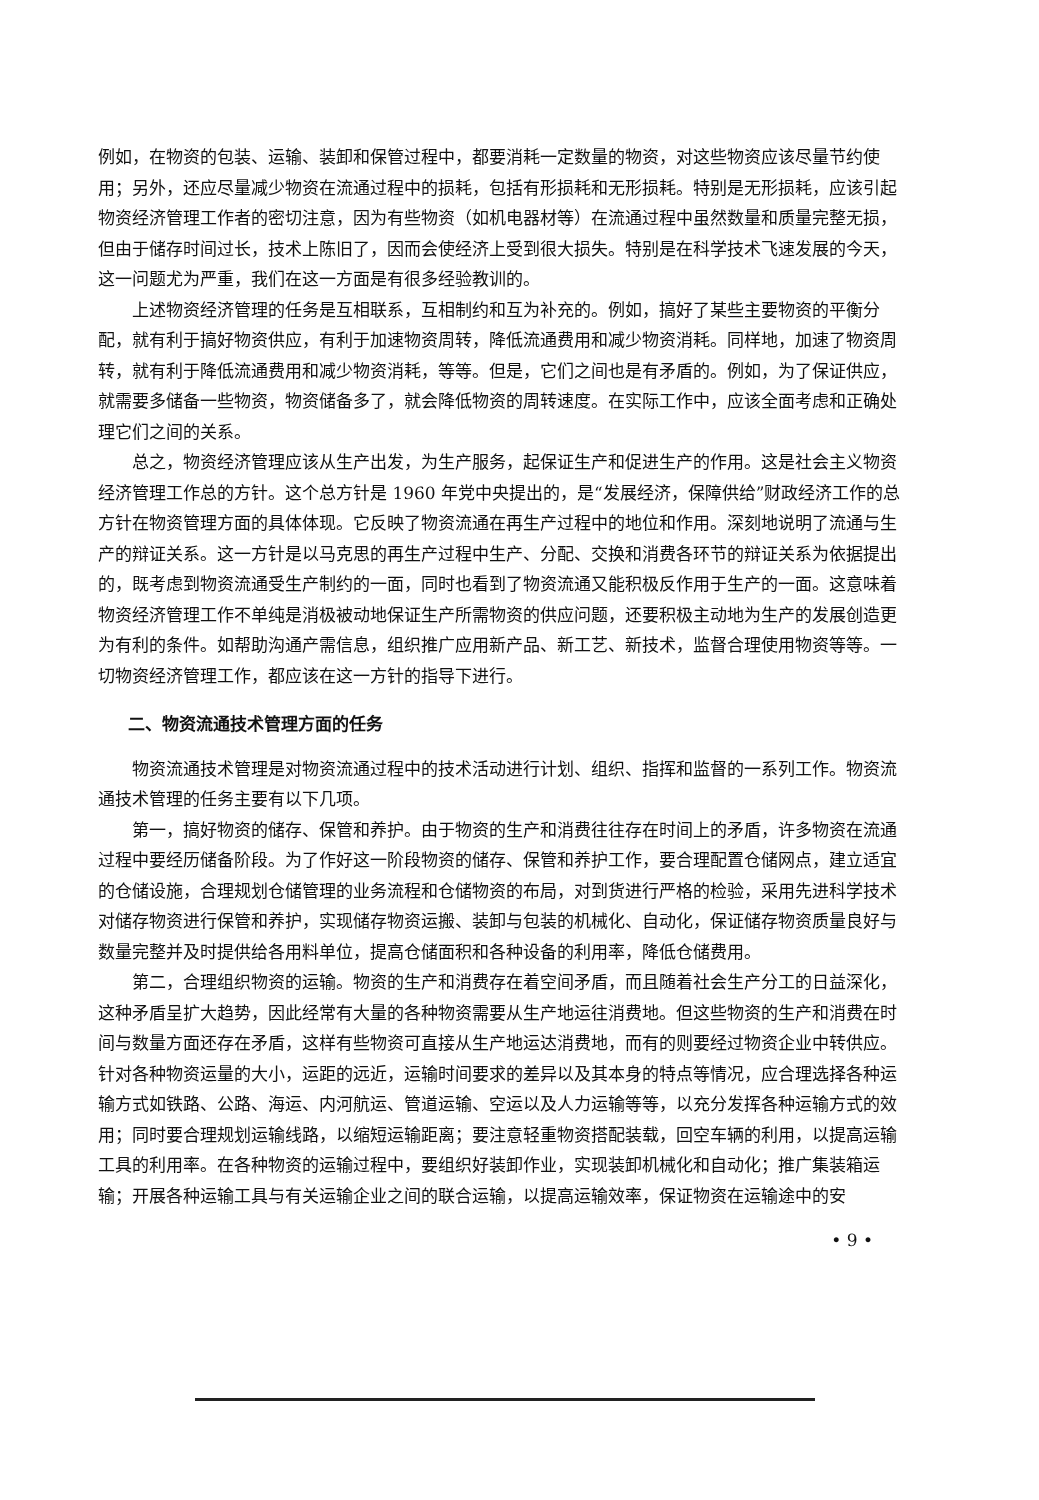例如，在物资的包装、运输、装卸和保管过程中，都要消耗一定数量的物资，对这些物资应该尽量节约使用；另外，还应尽量减少物资在流通过程中的损耗，包括有形损耗和无形损耗。特别是无形损耗，应该引起物资经济管理工作者的密切注意，因为有些物资（如机电器材等）在流通过程中虽然数量和质量完整无损，但由于储存时间过长，技术上陈旧了，因而会使经济上受到很大损失。特别是在科学技术飞速发展的今天，这一问题尤为严重，我们在这一方面是有很多经验教训的。
上述物资经济管理的任务是互相联系，互相制约和互为补充的。例如，搞好了某些主要物资的平衡分配，就有利于搞好物资供应，有利于加速物资周转，降低流通费用和减少物资消耗。同样地，加速了物资周转，就有利于降低流通费用和减少物资消耗，等等。但是，它们之间也是有矛盾的。例如，为了保证供应，就需要多储备一些物资，物资储备多了，就会降低物资的周转速度。在实际工作中，应该全面考虑和正确处理它们之间的关系。
总之，物资经济管理应该从生产出发，为生产服务，起保证生产和促进生产的作用。这是社会主义物资经济管理工作总的方针。这个总方针是 1960 年党中央提出的，是“发展经济，保障供给”财政经济工作的总方针在物资管理方面的具体体现。它反映了物资流通在再生产过程中的地位和作用。深刻地说明了流通与生产的辩证关系。这一方针是以马克思的再生产过程中生产、分配、交换和消费各环节的辩证关系为依据提出的，既考虑到物资流通受生产制约的一面，同时也看到了物资流通又能积极反作用于生产的一面。这意味着物资经济管理工作不单纯是消极被动地保证生产所需物资的供应问题，还要积极主动地为生产的发展创造更为有利的条件。如帮助沟通产需信息，组织推广应用新产品、新工艺、新技术，监督合理使用物资等等。一切物资经济管理工作，都应该在这一方针的指导下进行。
二、物资流通技术管理方面的任务
物资流通技术管理是对物资流通过程中的技术活动进行计划、组织、指挥和监督的一系列工作。物资流通技术管理的任务主要有以下几项。
第一，搞好物资的储存、保管和养护。由于物资的生产和消费往往存在时间上的矛盾，许多物资在流通过程中要经历储备阶段。为了作好这一阶段物资的储存、保管和养护工作，要合理配置仓储网点，建立适宜的仓储设施，合理规划仓储管理的业务流程和仓储物资的布局，对到货进行严格的检验，采用先进科学技术对储存物资进行保管和养护，实现储存物资运搬、装卸与包装的机械化、自动化，保证储存物资质量良好与数量完整并及时提供给各用料单位，提高仓储面积和各种设备的利用率，降低仓储费用。
第二，合理组织物资的运输。物资的生产和消费存在着空间矛盾，而且随着社会生产分工的日益深化，这种矛盾呈扩大趋势，因此经常有大量的各种物资需要从生产地运往消费地。但这些物资的生产和消费在时间与数量方面还存在矛盾，这样有些物资可直接从生产地运达消费地，而有的则要经过物资企业中转供应。针对各种物资运量的大小，运距的远近，运输时间要求的差异以及其本身的特点等情况，应合理选择各种运输方式如铁路、公路、海运、内河航运、管道运输、空运以及人力运输等等，以充分发挥各种运输方式的效用；同时要合理规划运输线路，以缩短运输距离；要注意轻重物资搭配装载，回空车辆的利用，以提高运输工具的利用率。在各种物资的运输过程中，要组织好装卸作业，实现装卸机械化和自动化；推广集装箱运输；开展各种运输工具与有关运输企业之间的联合运输，以提高运输效率，保证物资在运输途中的安
• 9 •